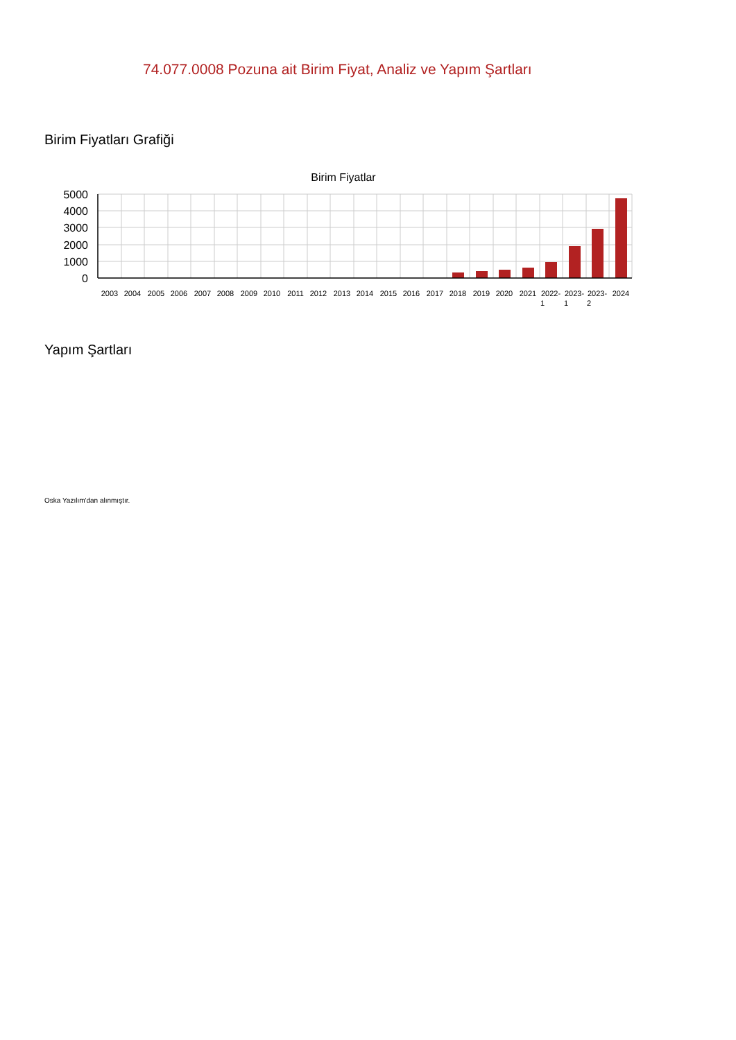74.077.0008 Pozuna ait Birim Fiyat, Analiz ve Yapım Şartları
Birim Fiyatları Grafiği
Birim Fiyatlar
5000
4000
3000
2000
1000
0
2003
2004
2005
2006
2007
2008
2009
2010
2011
2012
2013
2014
2015
2016
2017
2018
2019
2020
2021
2022-
2023-
2023-
2024
1
1
2
Yapım Şartları
Oska Yazılım'dan alınmıştır.